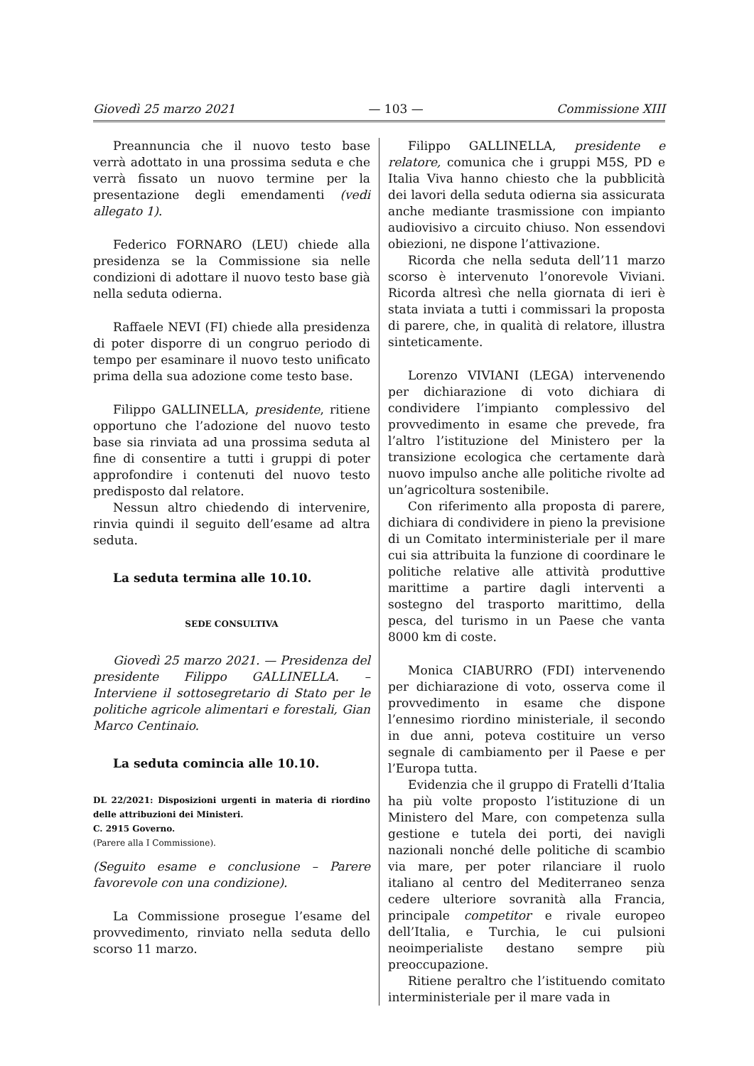Giovedì 25 marzo 2021 — 103 — Commissione XIII
Preannuncia che il nuovo testo base verrà adottato in una prossima seduta e che verrà fissato un nuovo termine per la presentazione degli emendamenti (vedi allegato 1).
Federico FORNARO (LEU) chiede alla presidenza se la Commissione sia nelle condizioni di adottare il nuovo testo base già nella seduta odierna.
Raffaele NEVI (FI) chiede alla presidenza di poter disporre di un congruo periodo di tempo per esaminare il nuovo testo unificato prima della sua adozione come testo base.
Filippo GALLINELLA, presidente, ritiene opportuno che l’adozione del nuovo testo base sia rinviata ad una prossima seduta al fine di consentire a tutti i gruppi di poter approfondire i contenuti del nuovo testo predisposto dal relatore.
Nessun altro chiedendo di intervenire, rinvia quindi il seguito dell’esame ad altra seduta.
La seduta termina alle 10.10.
SEDE CONSULTIVA
Giovedì 25 marzo 2021. — Presidenza del presidente Filippo GALLINELLA. – Interviene il sottosegretario di Stato per le politiche agricole alimentari e forestali, Gian Marco Centinaio.
La seduta comincia alle 10.10.
DL 22/2021: Disposizioni urgenti in materia di riordino delle attribuzioni dei Ministeri.
C. 2915 Governo.
(Parere alla I Commissione).
(Seguito esame e conclusione – Parere favorevole con una condizione).
La Commissione prosegue l’esame del provvedimento, rinviato nella seduta dello scorso 11 marzo.
Filippo GALLINELLA, presidente e relatore, comunica che i gruppi M5S, PD e Italia Viva hanno chiesto che la pubblicità dei lavori della seduta odierna sia assicurata anche mediante trasmissione con impianto audiovisivo a circuito chiuso. Non essendovi obiezioni, ne dispone l’attivazione.
Ricorda che nella seduta dell’11 marzo scorso è intervenuto l’onorevole Viviani. Ricorda altresì che nella giornata di ieri è stata inviata a tutti i commissari la proposta di parere, che, in qualità di relatore, illustra sinteticamente.
Lorenzo VIVIANI (LEGA) intervenendo per dichiarazione di voto dichiara di condividere l’impianto complessivo del provvedimento in esame che prevede, fra l’altro l’istituzione del Ministero per la transizione ecologica che certamente darà nuovo impulso anche alle politiche rivolte ad un’agricoltura sostenibile.
Con riferimento alla proposta di parere, dichiara di condividere in pieno la previsione di un Comitato interministeriale per il mare cui sia attribuita la funzione di coordinare le politiche relative alle attività produttive marittime a partire dagli interventi a sostegno del trasporto marittimo, della pesca, del turismo in un Paese che vanta 8000 km di coste.
Monica CIABURRO (FDI) intervenendo per dichiarazione di voto, osserva come il provvedimento in esame che dispone l’ennesimo riordino ministeriale, il secondo in due anni, poteva costituire un verso segnale di cambiamento per il Paese e per l’Europa tutta.
Evidenzia che il gruppo di Fratelli d’Italia ha più volte proposto l’istituzione di un Ministero del Mare, con competenza sulla gestione e tutela dei porti, dei navigli nazionali nonché delle politiche di scambio via mare, per poter rilanciare il ruolo italiano al centro del Mediterraneo senza cedere ulteriore sovranità alla Francia, principale competitor e rivale europeo dell’Italia, e Turchia, le cui pulsioni neoimperialiste destano sempre più preoccupazione.
Ritiene peraltro che l’istituendo comitato interministeriale per il mare vada in